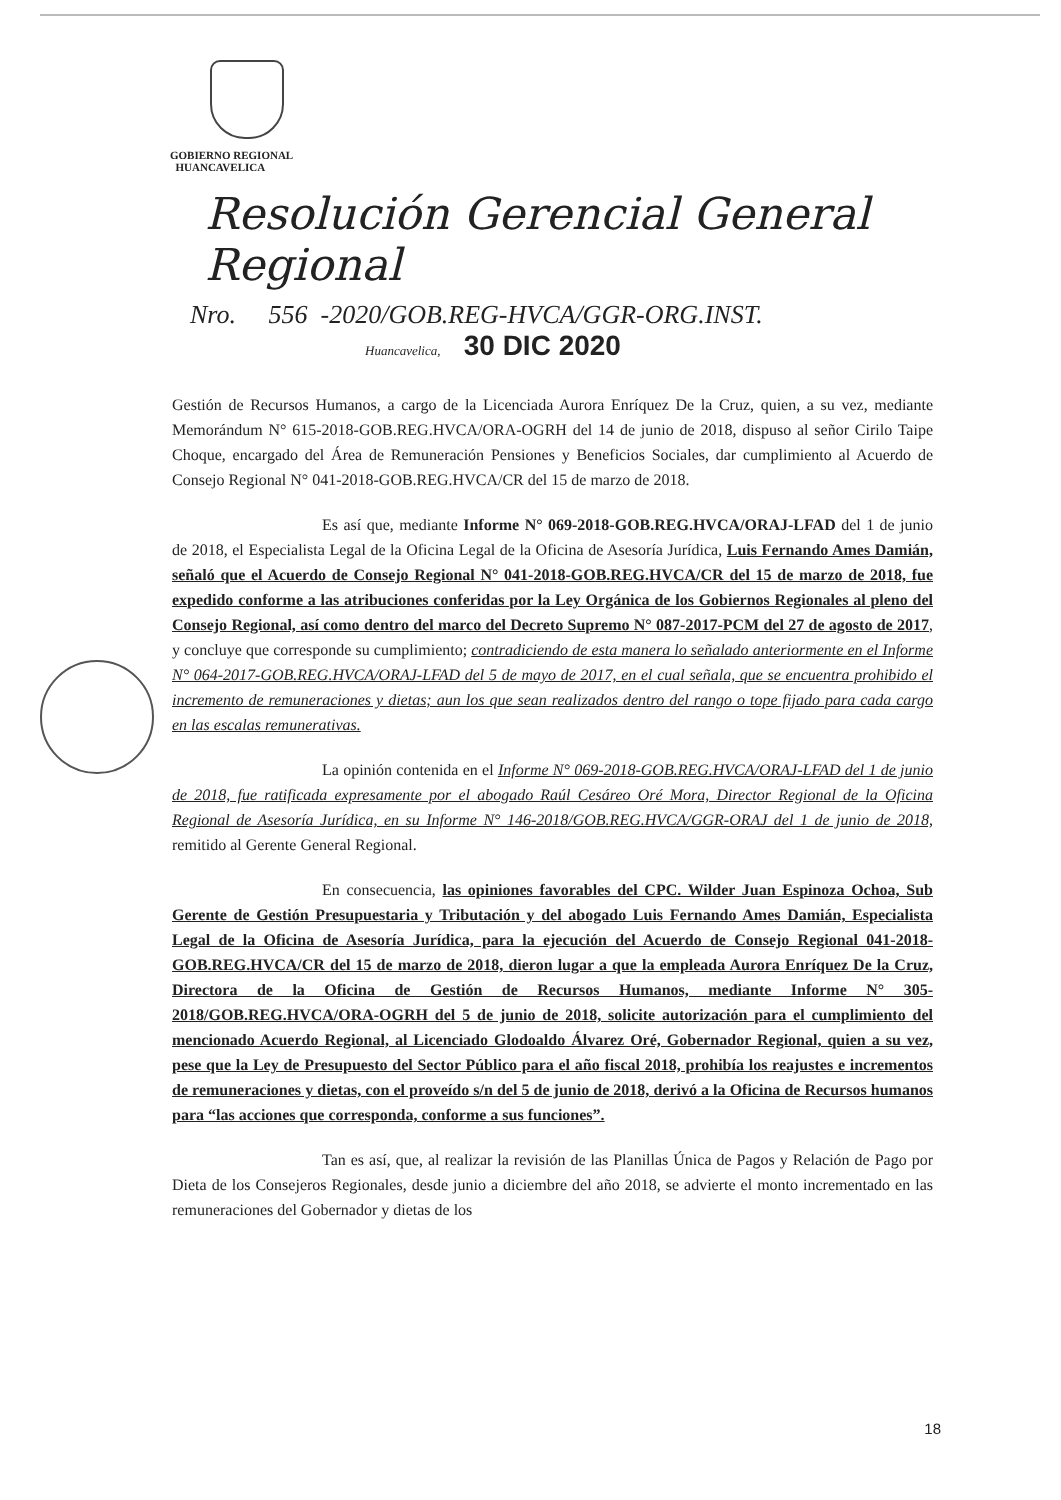GOBIERNO REGIONAL
HUANCAVELICA
Resolución Gerencial General Regional
Nro. 556 -2020/GOB.REG-HVCA/GGR-ORG.INST.
Huancavelica, 30 DIC 2020
Gestión de Recursos Humanos, a cargo de la Licenciada Aurora Enríquez De la Cruz, quien, a su vez, mediante Memorándum N° 615-2018-GOB.REG.HVCA/ORA-OGRH del 14 de junio de 2018, dispuso al señor Cirilo Taipe Choque, encargado del Área de Remuneración Pensiones y Beneficios Sociales, dar cumplimiento al Acuerdo de Consejo Regional N° 041-2018-GOB.REG.HVCA/CR del 15 de marzo de 2018.
Es así que, mediante Informe N° 069-2018-GOB.REG.HVCA/ORAJ-LFAD del 1 de junio de 2018, el Especialista Legal de la Oficina Legal de la Oficina de Asesoría Jurídica, Luis Fernando Ames Damián, señaló que el Acuerdo de Consejo Regional N° 041-2018-GOB.REG.HVCA/CR del 15 de marzo de 2018, fue expedido conforme a las atribuciones conferidas por la Ley Orgánica de los Gobiernos Regionales al pleno del Consejo Regional, así como dentro del marco del Decreto Supremo N° 087-2017-PCM del 27 de agosto de 2017, y concluye que corresponde su cumplimiento; contradiciendo de esta manera lo señalado anteriormente en el Informe N° 064-2017-GOB.REG.HVCA/ORAJ-LFAD del 5 de mayo de 2017, en el cual señala, que se encuentra prohibido el incremento de remuneraciones y dietas; aun los que sean realizados dentro del rango o tope fijado para cada cargo en las escalas remunerativas.
La opinión contenida en el Informe N° 069-2018-GOB.REG.HVCA/ORAJ-LFAD del 1 de junio de 2018, fue ratificada expresamente por el abogado Raúl Cesáreo Oré Mora, Director Regional de la Oficina Regional de Asesoría Jurídica, en su Informe N° 146-2018/GOB.REG.HVCA/GGR-ORAJ del 1 de junio de 2018, remitido al Gerente General Regional.
En consecuencia, las opiniones favorables del CPC. Wilder Juan Espinoza Ochoa, Sub Gerente de Gestión Presupuestaria y Tributación y del abogado Luis Fernando Ames Damián, Especialista Legal de la Oficina de Asesoría Jurídica, para la ejecución del Acuerdo de Consejo Regional 041-2018-GOB.REG.HVCA/CR del 15 de marzo de 2018, dieron lugar a que la empleada Aurora Enríquez De la Cruz, Directora de la Oficina de Gestión de Recursos Humanos, mediante Informe N° 305-2018/GOB.REG.HVCA/ORA-OGRH del 5 de junio de 2018, solicite autorización para el cumplimiento del mencionado Acuerdo Regional, al Licenciado Glodoaldo Álvarez Oré, Gobernador Regional, quien a su vez, pese que la Ley de Presupuesto del Sector Público para el año fiscal 2018, prohibía los reajustes e incrementos de remuneraciones y dietas, con el proveído s/n del 5 de junio de 2018, derivó a la Oficina de Recursos humanos para “las acciones que corresponda, conforme a sus funciones”.
Tan es así, que, al realizar la revisión de las Planillas Única de Pagos y Relación de Pago por Dieta de los Consejeros Regionales, desde junio a diciembre del año 2018, se advierte el monto incrementado en las remuneraciones del Gobernador y dietas de los
18